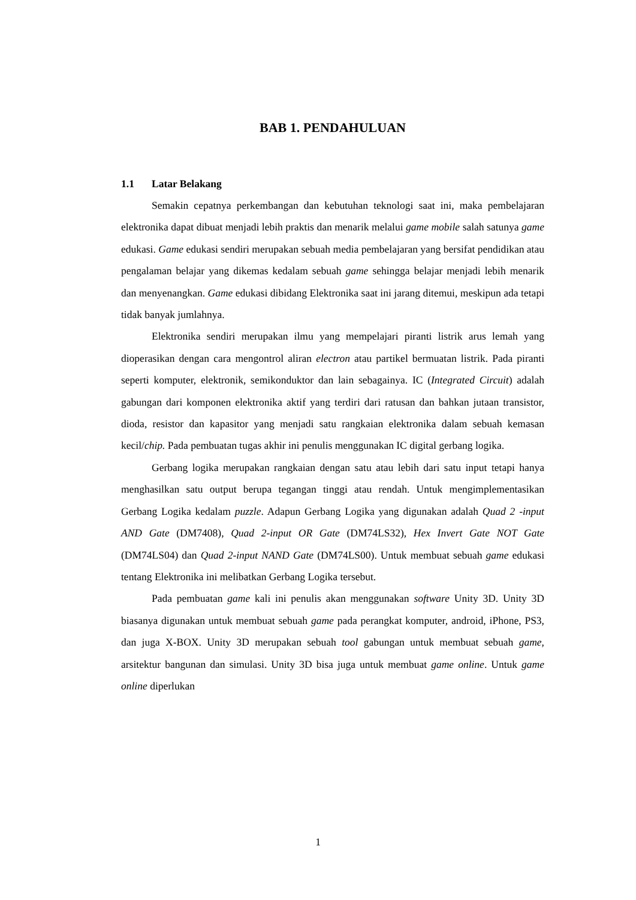BAB 1. PENDAHULUAN
1.1 Latar Belakang
Semakin cepatnya perkembangan dan kebutuhan teknologi saat ini, maka pembelajaran elektronika dapat dibuat menjadi lebih praktis dan menarik melalui game mobile salah satunya game edukasi. Game edukasi sendiri merupakan sebuah media pembelajaran yang bersifat pendidikan atau pengalaman belajar yang dikemas kedalam sebuah game sehingga belajar menjadi lebih menarik dan menyenangkan. Game edukasi dibidang Elektronika saat ini jarang ditemui, meskipun ada tetapi tidak banyak jumlahnya.
Elektronika sendiri merupakan ilmu yang mempelajari piranti listrik arus lemah yang dioperasikan dengan cara mengontrol aliran electron atau partikel bermuatan listrik. Pada piranti seperti komputer, elektronik, semikonduktor dan lain sebagainya. IC (Integrated Circuit) adalah gabungan dari komponen elektronika aktif yang terdiri dari ratusan dan bahkan jutaan transistor, dioda, resistor dan kapasitor yang menjadi satu rangkaian elektronika dalam sebuah kemasan kecil/chip. Pada pembuatan tugas akhir ini penulis menggunakan IC digital gerbang logika.
Gerbang logika merupakan rangkaian dengan satu atau lebih dari satu input tetapi hanya menghasilkan satu output berupa tegangan tinggi atau rendah. Untuk mengimplementasikan Gerbang Logika kedalam puzzle. Adapun Gerbang Logika yang digunakan adalah Quad 2 -input AND Gate (DM7408), Quad 2-input OR Gate (DM74LS32), Hex Invert Gate NOT Gate (DM74LS04) dan Quad 2-input NAND Gate (DM74LS00). Untuk membuat sebuah game edukasi tentang Elektronika ini melibatkan Gerbang Logika tersebut.
Pada pembuatan game kali ini penulis akan menggunakan software Unity 3D. Unity 3D biasanya digunakan untuk membuat sebuah game pada perangkat komputer, android, iPhone, PS3, dan juga X-BOX. Unity 3D merupakan sebuah tool gabungan untuk membuat sebuah game, arsitektur bangunan dan simulasi. Unity 3D bisa juga untuk membuat game online. Untuk game online diperlukan
1